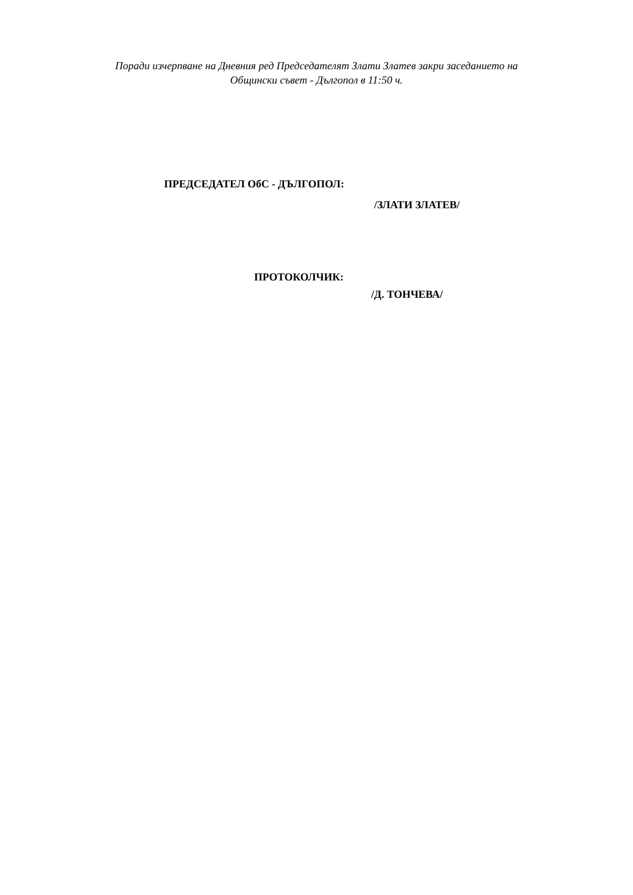Поради изчерпване на Дневния ред Председателят Злати Златев закри заседанието на
Общински съвет - Дългопол в 11:50 ч.
ПРЕДСЕДАТЕЛ ОбС - ДЪЛГОПОЛ:
/ЗЛАТИ ЗЛАТЕВ/
ПРОТОКОЛЧИК:
/Д. ТОНЧЕВА/